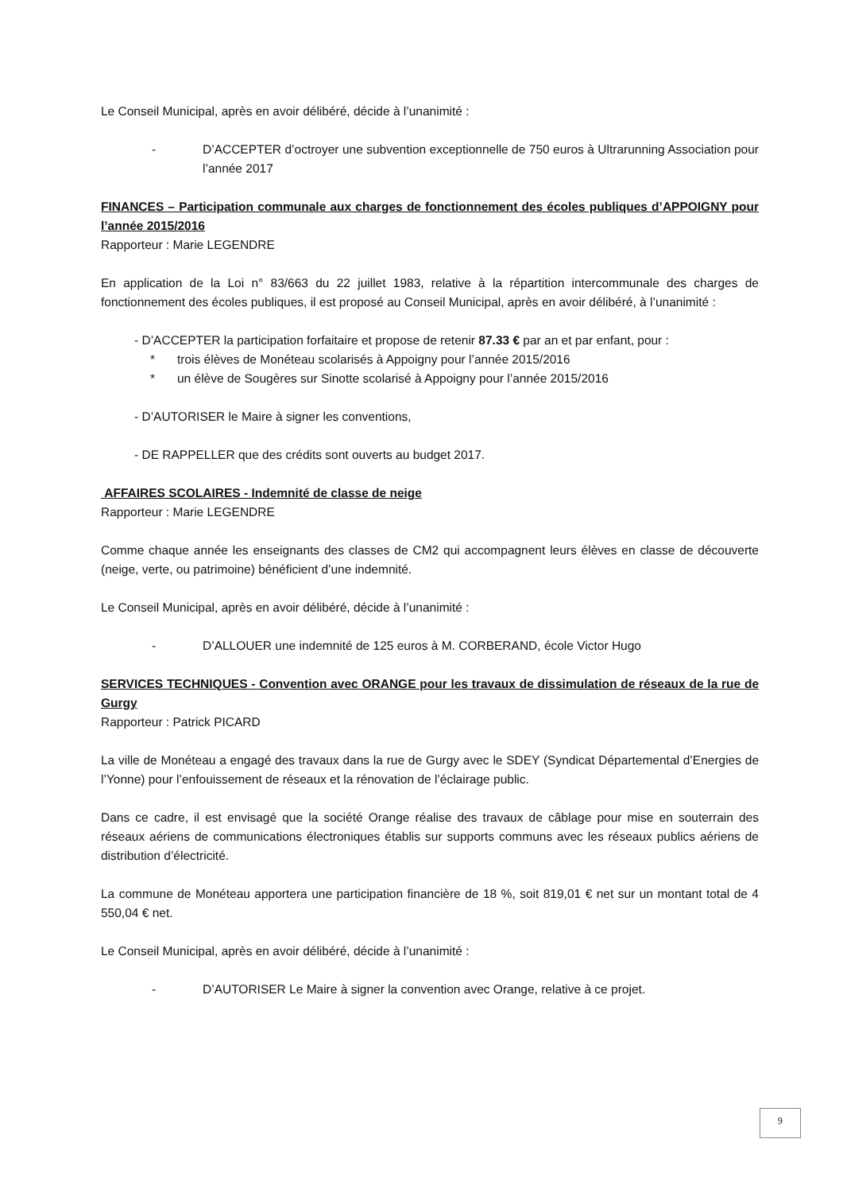Le Conseil Municipal, après en avoir délibéré, décide à l’unanimité :
- D’ACCEPTER d’octroyer une subvention exceptionnelle de 750 euros à Ultrarunning Association pour l’année 2017
FINANCES – Participation communale aux charges de fonctionnement des écoles publiques d’APPOIGNY pour l’année 2015/2016
Rapporteur : Marie LEGENDRE
En application de la Loi n° 83/663 du 22 juillet 1983, relative à la répartition intercommunale des charges de fonctionnement des écoles publiques, il est proposé au Conseil Municipal, après en avoir délibéré, à l’unanimité :
- D’ACCEPTER la participation forfaitaire et propose de retenir 87.33 € par an et par enfant, pour :
* trois élèves de Monéteau scolarisés à Appoigny pour l’année 2015/2016
* un élève de Sougères sur Sinotte scolarisé à Appoigny pour l’année 2015/2016
- D’AUTORISER le Maire à signer les conventions,
- DE RAPPELLER que des crédits sont ouverts au budget 2017.
AFFAIRES SCOLAIRES - Indemnité de classe de neige
Rapporteur : Marie LEGENDRE
Comme chaque année les enseignants des classes de CM2 qui accompagnent leurs élèves en classe de découverte (neige, verte, ou patrimoine) bénéficient d’une indemnité.
Le Conseil Municipal, après en avoir délibéré, décide à l’unanimité :
- D’ALLOUER une indemnité de 125 euros à M. CORBERAND, école Victor Hugo
SERVICES TECHNIQUES - Convention avec ORANGE pour les travaux de dissimulation de réseaux de la rue de Gurgy
Rapporteur : Patrick PICARD
La ville de Monéteau a engagé des travaux dans la rue de Gurgy avec le SDEY (Syndicat Départemental d’Energies de l’Yonne) pour l’enfouissement de réseaux et la rénovation de l’éclairage public.
Dans ce cadre, il est envisagé que la société Orange réalise des travaux de câblage pour mise en souterrain des réseaux aériens de communications électroniques établis sur supports communs avec les réseaux publics aériens de distribution d’électricité.
La commune de Monéteau apportera une participation financière de 18 %, soit 819,01 € net sur un montant total de 4 550,04 € net.
Le Conseil Municipal, après en avoir délibéré, décide à l’unanimité :
- D’AUTORISER Le Maire à signer la convention avec Orange, relative à ce projet.
9